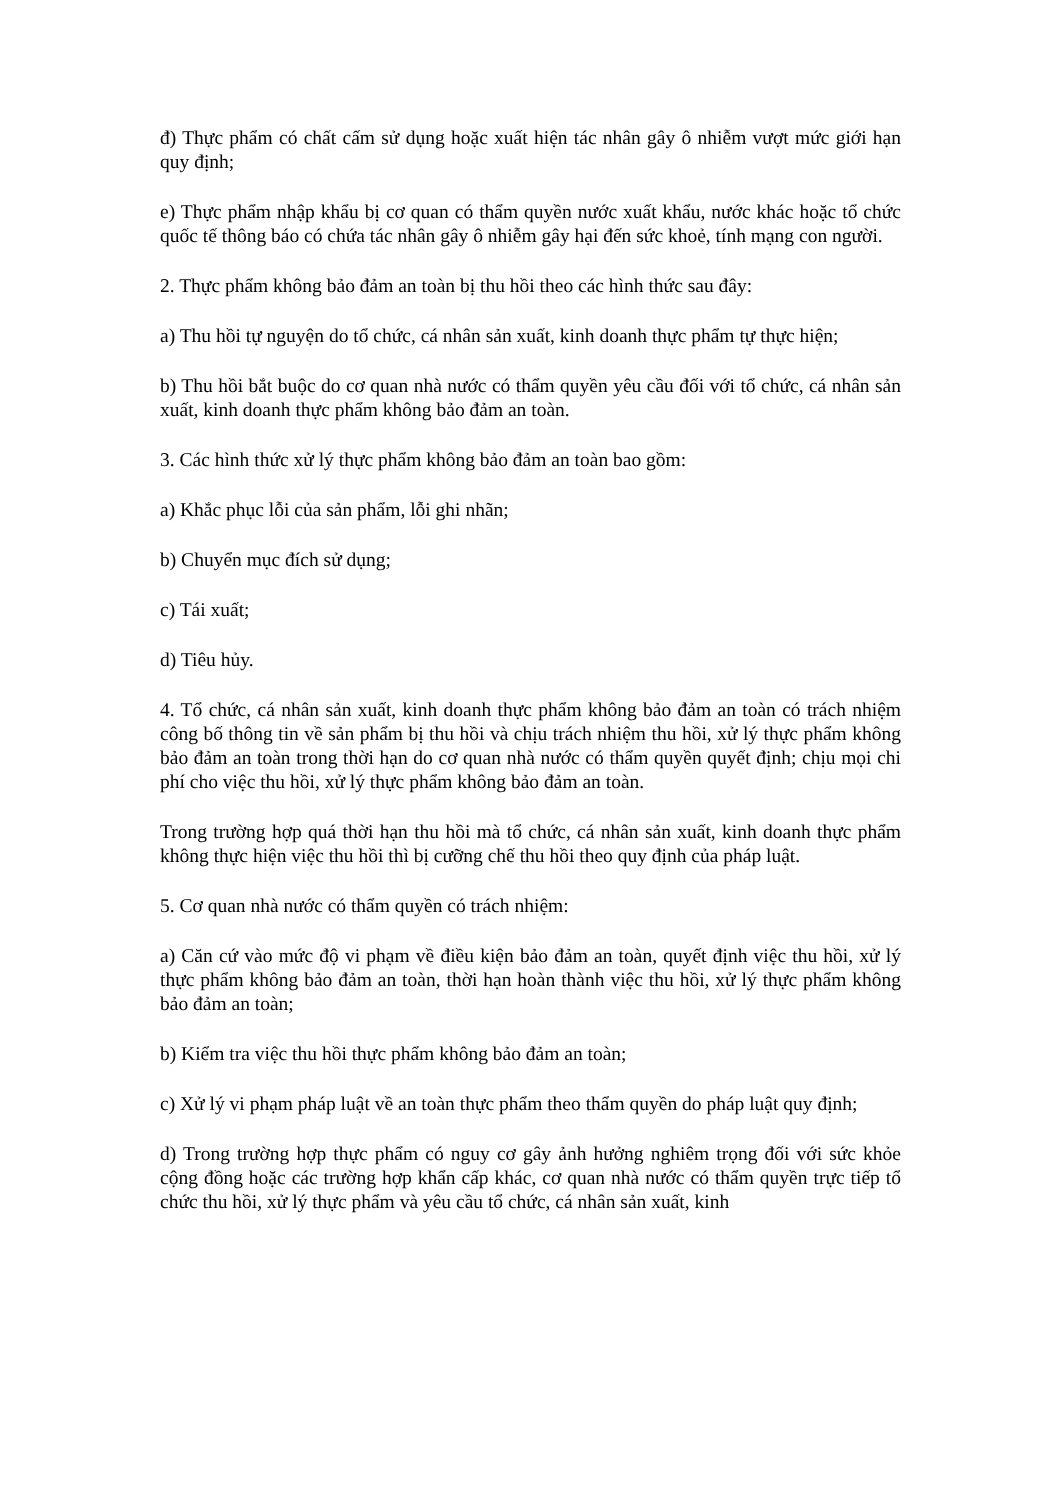đ) Thực phẩm có chất cấm sử dụng hoặc xuất hiện tác nhân gây ô nhiễm vượt mức giới hạn quy định;
e) Thực phẩm nhập khẩu bị cơ quan có thẩm quyền nước xuất khẩu, nước khác hoặc tổ chức quốc tế thông báo có chứa tác nhân gây ô nhiễm gây hại đến sức khoẻ, tính mạng con người.
2. Thực phẩm không bảo đảm an toàn bị thu hồi theo các hình thức sau đây:
a) Thu hồi tự nguyện do tổ chức, cá nhân sản xuất, kinh doanh thực phẩm tự thực hiện;
b) Thu hồi bắt buộc do cơ quan nhà nước có thẩm quyền yêu cầu đối với tổ chức, cá nhân sản xuất, kinh doanh thực phẩm không bảo đảm an toàn.
3. Các hình thức xử lý thực phẩm không bảo đảm an toàn bao gồm:
a) Khắc phục lỗi của sản phẩm, lỗi ghi nhãn;
b) Chuyển mục đích sử dụng;
c) Tái xuất;
d) Tiêu hủy.
4. Tổ chức, cá nhân sản xuất, kinh doanh thực phẩm không bảo đảm an toàn có trách nhiệm công bố thông tin về sản phẩm bị thu hồi và chịu trách nhiệm thu hồi, xử lý thực phẩm không bảo đảm an toàn trong thời hạn do cơ quan nhà nước có thẩm quyền quyết định; chịu mọi chi phí cho việc thu hồi, xử lý thực phẩm không bảo đảm an toàn.
Trong trường hợp quá thời hạn thu hồi mà tổ chức, cá nhân sản xuất, kinh doanh thực phẩm không thực hiện việc thu hồi thì bị cưỡng chế thu hồi theo quy định của pháp luật.
5. Cơ quan nhà nước có thẩm quyền có trách nhiệm:
a) Căn cứ vào mức độ vi phạm về điều kiện bảo đảm an toàn, quyết định việc thu hồi, xử lý thực phẩm không bảo đảm an toàn, thời hạn hoàn thành việc thu hồi, xử lý thực phẩm không bảo đảm an toàn;
b) Kiểm tra việc thu hồi thực phẩm không bảo đảm an toàn;
c) Xử lý vi phạm pháp luật về an toàn thực phẩm theo thẩm quyền do pháp luật quy định;
d) Trong trường hợp thực phẩm có nguy cơ gây ảnh hưởng nghiêm trọng đối với sức khỏe cộng đồng hoặc các trường hợp khẩn cấp khác, cơ quan nhà nước có thẩm quyền trực tiếp tổ chức thu hồi, xử lý thực phẩm và yêu cầu tổ chức, cá nhân sản xuất, kinh